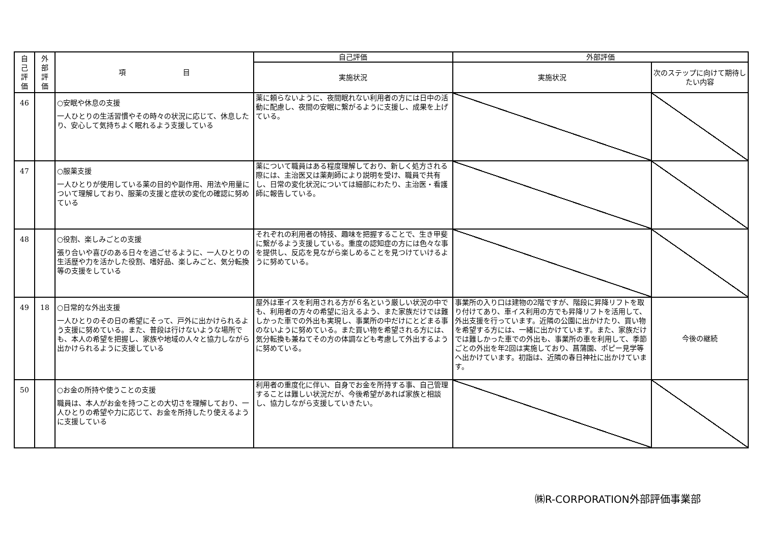| 自 己 評 価 | 外 部 評 価 | 項 目 | 自己評価 | 外部評価 | |
| --- | --- | --- | --- | --- | --- |
| | | | 実施状況 | 実施状況 | 次のステップに向けて期待したい内容 |
| 46 | | ○安眠や休息の支援 一人ひとりの生活習慣やその時々の状況に応じて、休息したり、安心して気持ちよく眠れるよう支援している | 薬に頼らないように、夜間眠れない利用者の方には日中の活動に配慮し、夜間の安眠に繋がるように支援し、成果を上げている。 | | |
| 47 | | ○服薬支援 一人ひとりが使用している薬の目的や副作用、用法や用量について理解しており、服薬の支援と症状の変化の確認に努めている | 薬について職員はある程度理解しており、新しく処方される際には、主治医又は薬剤師により説明を受け、職員で共有し、日常の変化状況については細部にわたり、主治医・看護師に報告している。 | | |
| 48 | | ○役割、楽しみごとの支援 張り合いや喜びのある日々を過ごせるように、一人ひとりの生活歴や力を活かした役割、嗜好品、楽しみごと、気分転換等の支援をしている | それぞれの利用者の特技、趣味を把握することで、生き甲斐に繋がるよう支援している。重度の認知症の方には色々な事を提供し、反応を見ながら楽しめることを見つけていけるように努めている。 | | |
| 49 | 18 | ○日常的な外出支援 一人ひとりのその日の希望にそって、戸外に出かけられるよう支援に努めている。また、普段は行けないような場所でも、本人の希望を把握し、家族や地域の人々と協力しながら出かけられるように支援している | 屋外は車イスを利用される方が６名という厳しい状況の中でも、利用者の方々の希望に沿えるよう、また家族だけでは難しかった車での外出も実現し、事業所の中だけにとどまる事のないように努めている。また買い物を希望される方には、気分転換も兼ねてその方の体調なども考慮して外出するように努めている。 | 事業所の入り口は建物の2階ですが、階段に昇降リフトを取り付けてあり、車イス利用の方でも昇降リフトを活用して、外出支援を行っています。近隣の公園に出かけたり、買い物を希望する方には、一緒に出かけています。また、家族だけでは難しかった車での外出も、事業所の車を利用して、季節ごとの外出を年2回は実施しており、菖蒲園、ポピー見学等へ出かけています。初詣は、近隣の春日神社に出かけています。 | 今後の継続 |
| 50 | | ○お金の所持や使うことの支援 職員は、本人がお金を持つことの大切さを理解しており、一人ひとりの希望や力に応じて、お金を所持したり使えるように支援している | 利用者の重度化に伴い、自身でお金を所持する事、自己管理することは難しい状況だが、今後希望があれば家族と相談し、協力しながら支援していきたい。 | | |
㈱R-CORPORATION外部評価事業部